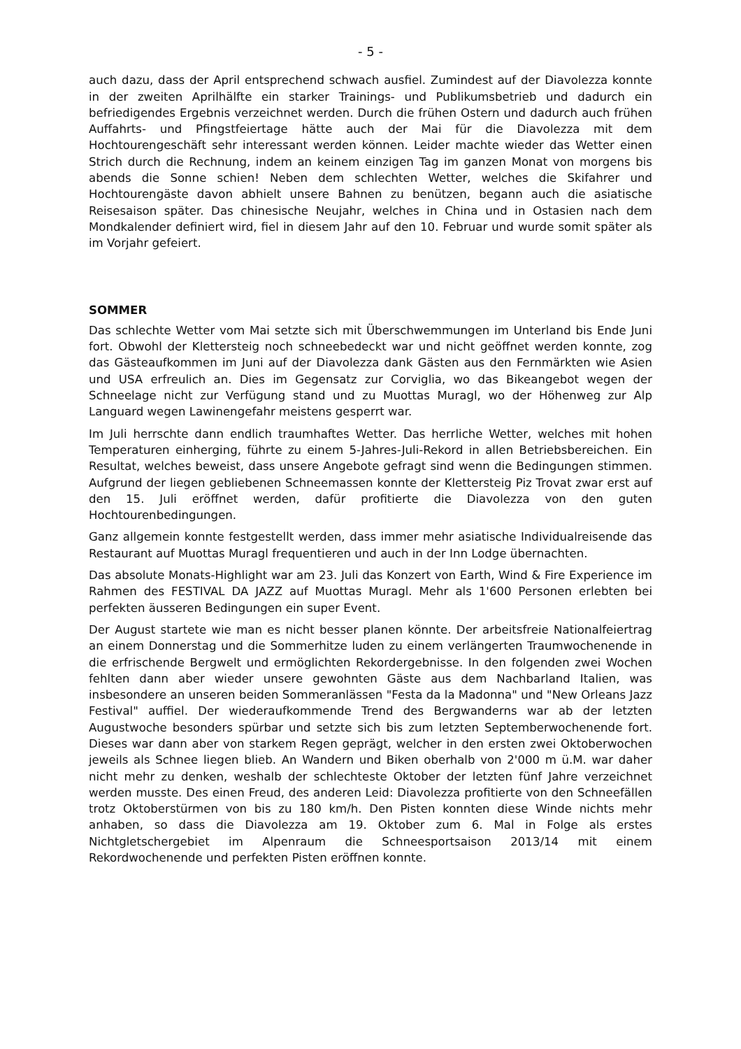- 5 -
auch dazu, dass der April entsprechend schwach ausfiel. Zumindest auf der Diavolezza konnte in der zweiten Aprilhälfte ein starker Trainings- und Publikumsbetrieb und dadurch ein befriedigendes Ergebnis verzeichnet werden. Durch die frühen Ostern und dadurch auch frühen Auffahrts- und Pfingstfeiertage hätte auch der Mai für die Diavolezza mit dem Hochtourengeschäft sehr interessant werden können. Leider machte wieder das Wetter einen Strich durch die Rechnung, indem an keinem einzigen Tag im ganzen Monat von morgens bis abends die Sonne schien! Neben dem schlechten Wetter, welches die Skifahrer und Hochtourengäste davon abhielt unsere Bahnen zu benützen, begann auch die asiatische Reisesaison später. Das chinesische Neujahr, welches in China und in Ostasien nach dem Mondkalender definiert wird, fiel in diesem Jahr auf den 10. Februar und wurde somit später als im Vorjahr gefeiert.
SOMMER
Das schlechte Wetter vom Mai setzte sich mit Überschwemmungen im Unterland bis Ende Juni fort. Obwohl der Klettersteig noch schneebedeckt war und nicht geöffnet werden konnte, zog das Gästeaufkommen im Juni auf der Diavolezza dank Gästen aus den Fernmärkten wie Asien und USA erfreulich an. Dies im Gegensatz zur Corviglia, wo das Bikeangebot wegen der Schneelage nicht zur Verfügung stand und zu Muottas Muragl, wo der Höhenweg zur Alp Languard wegen Lawinengefahr meistens gesperrt war.
Im Juli herrschte dann endlich traumhaftes Wetter. Das herrliche Wetter, welches mit hohen Temperaturen einherging, führte zu einem 5-Jahres-Juli-Rekord in allen Betriebsbereichen. Ein Resultat, welches beweist, dass unsere Angebote gefragt sind wenn die Bedingungen stimmen. Aufgrund der liegen gebliebenen Schneemassen konnte der Klettersteig Piz Trovat zwar erst auf den 15. Juli eröffnet werden, dafür profitierte die Diavolezza von den guten Hochtourenbedingungen.
Ganz allgemein konnte festgestellt werden, dass immer mehr asiatische Individualreisende das Restaurant auf Muottas Muragl frequentieren und auch in der Inn Lodge übernachten.
Das absolute Monats-Highlight war am 23. Juli das Konzert von Earth, Wind & Fire Experience im Rahmen des FESTIVAL DA JAZZ auf Muottas Muragl. Mehr als 1'600 Personen erlebten bei perfekten äusseren Bedingungen ein super Event.
Der August startete wie man es nicht besser planen könnte. Der arbeitsfreie Nationalfeiertrag an einem Donnerstag und die Sommerhitze luden zu einem verlängerten Traumwochenende in die erfrischende Bergwelt und ermöglichten Rekordergebnisse. In den folgenden zwei Wochen fehlten dann aber wieder unsere gewohnten Gäste aus dem Nachbarland Italien, was insbesondere an unseren beiden Sommeranlässen "Festa da la Madonna" und "New Orleans Jazz Festival" auffiel. Der wiederaufkommende Trend des Bergwanderns war ab der letzten Augustwoche besonders spürbar und setzte sich bis zum letzten Septemberwochenende fort. Dieses war dann aber von starkem Regen geprägt, welcher in den ersten zwei Oktoberwochen jeweils als Schnee liegen blieb. An Wandern und Biken oberhalb von 2'000 m ü.M. war daher nicht mehr zu denken, weshalb der schlechteste Oktober der letzten fünf Jahre verzeichnet werden musste. Des einen Freud, des anderen Leid: Diavolezza profitierte von den Schneefällen trotz Oktoberstürmen von bis zu 180 km/h. Den Pisten konnten diese Winde nichts mehr anhaben, so dass die Diavolezza am 19. Oktober zum 6. Mal in Folge als erstes Nichtgletschergebiet im Alpenraum die Schneesportsaison 2013/14 mit einem Rekordwochenende und perfekten Pisten eröffnen konnte.